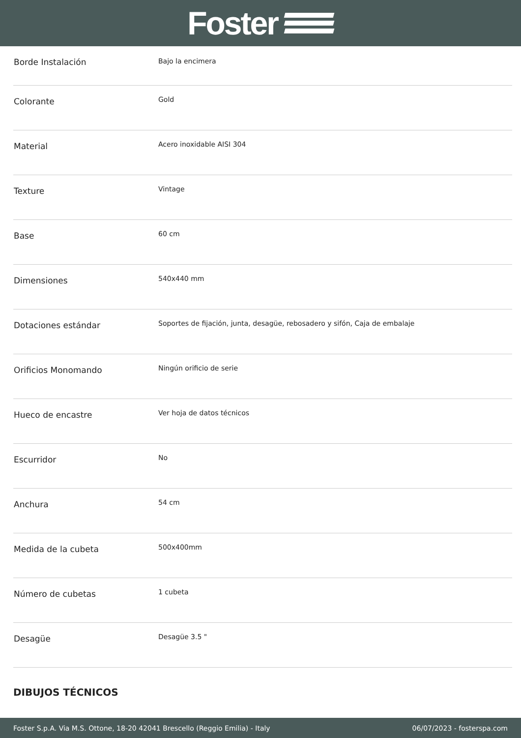Foster
| Borde Instalación | Bajo la encimera |
| Colorante | Gold |
| Material | Acero inoxidable AISI 304 |
| Texture | Vintage |
| Base | 60 cm |
| Dimensiones | 540x440 mm |
| Dotaciones estándar | Soportes de fijación, junta, desagüe, rebosadero y sifón, Caja de embalaje |
| Orificios Monomando | Ningún orificio de serie |
| Hueco de encastre | Ver hoja de datos técnicos |
| Escurridor | No |
| Anchura | 54 cm |
| Medida de la cubeta | 500x400mm |
| Número de cubetas | 1 cubeta |
| Desagüe | Desagüe 3.5 " |
DIBUJOS TÉCNICOS
Foster S.p.A. Via M.S. Ottone, 18-20 42041 Brescello (Reggio Emilia) - Italy 06/07/2023 - fosterspa.com